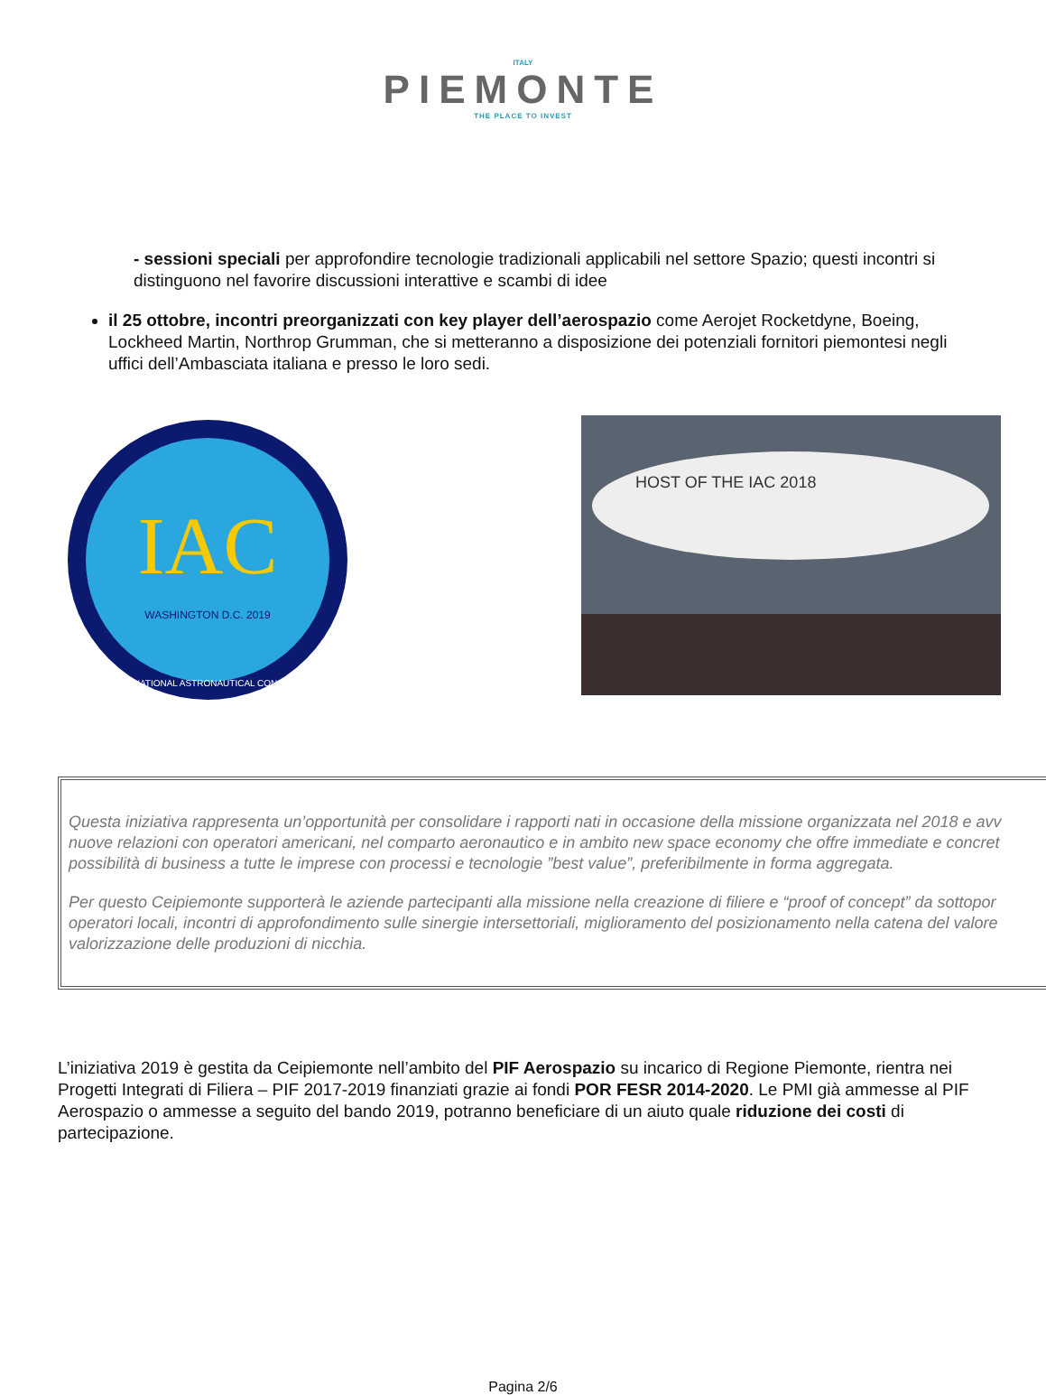ITALY
PIEMONTE
THE PLACE TO INVEST
- sessioni speciali per approfondire tecnologie tradizionali applicabili nel settore Spazio; questi incontri si distinguono nel favorire discussioni interattive e scambi di idee
il 25 ottobre, incontri preorganizzati con key player dell’aerospazio come Aerojet Rocketdyne, Boeing, Lockheed Martin, Northrop Grumman, che si metteranno a disposizione dei potenziali fornitori piemontesi negli uffici dell’Ambasciata italiana e presso le loro sedi.
IAC
WASHINGTON D.C. 2019
INTERNATIONAL ASTRONAUTICAL CONGRESS
HOST OF THE IAC 2018
Questa iniziativa rappresenta un’opportunità per consolidare i rapporti nati in occasione della missione organizzata nel 2018 e avv
nuove relazioni con operatori americani, nel comparto aeronautico e in ambito new space economy che offre immediate e concret
possibilità di business a tutte le imprese con processi e tecnologie ”best value”, preferibilmente in forma aggregata.
Per questo Ceipiemonte supporterà le aziende partecipanti alla missione nella creazione di filiere e “proof of concept” da sottopor
operatori locali, incontri di approfondimento sulle sinergie intersettoriali, miglioramento del posizionamento nella catena del valore
valorizzazione delle produzioni di nicchia.
L’iniziativa 2019 è gestita da Ceipiemonte nell’ambito del PIF Aerospazio su incarico di Regione Piemonte, rientra nei Progetti Integrati di Filiera – PIF 2017-2019 finanziati grazie ai fondi POR FESR 2014-2020. Le PMI già ammesse al PIF Aerospazio o ammesse a seguito del bando 2019, potranno beneficiare di un aiuto quale riduzione dei costi di partecipazione.
Pagina 2/6